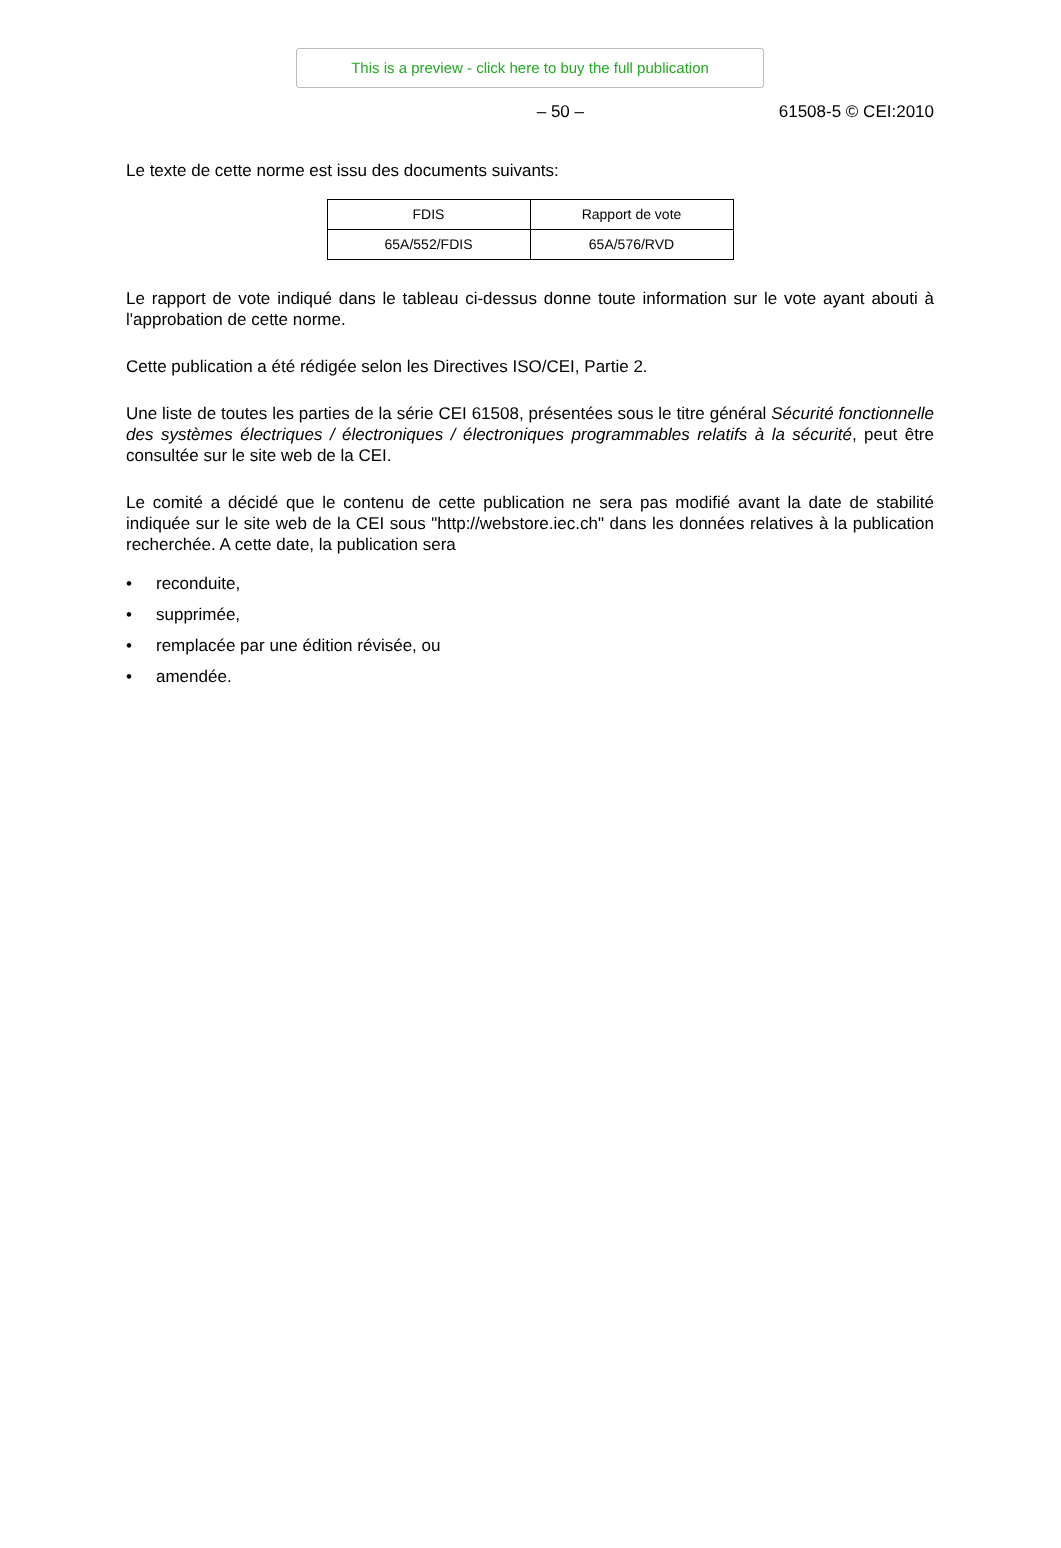This is a preview - click here to buy the full publication
– 50 – 61508-5 © CEI:2010
Le texte de cette norme est issu des documents suivants:
| FDIS | Rapport de vote |
| 65A/552/FDIS | 65A/576/RVD |
Le rapport de vote indiqué dans le tableau ci-dessus donne toute information sur le vote ayant abouti à l'approbation de cette norme.
Cette publication a été rédigée selon les Directives ISO/CEI, Partie 2.
Une liste de toutes les parties de la série CEI 61508, présentées sous le titre général Sécurité fonctionnelle des systèmes électriques / électroniques / électroniques programmables relatifs à la sécurité, peut être consultée sur le site web de la CEI.
Le comité a décidé que le contenu de cette publication ne sera pas modifié avant la date de stabilité indiquée sur le site web de la CEI sous "http://webstore.iec.ch" dans les données relatives à la publication recherchée. A cette date, la publication sera
• reconduite,
• supprimée,
• remplacée par une édition révisée, ou
• amendée.